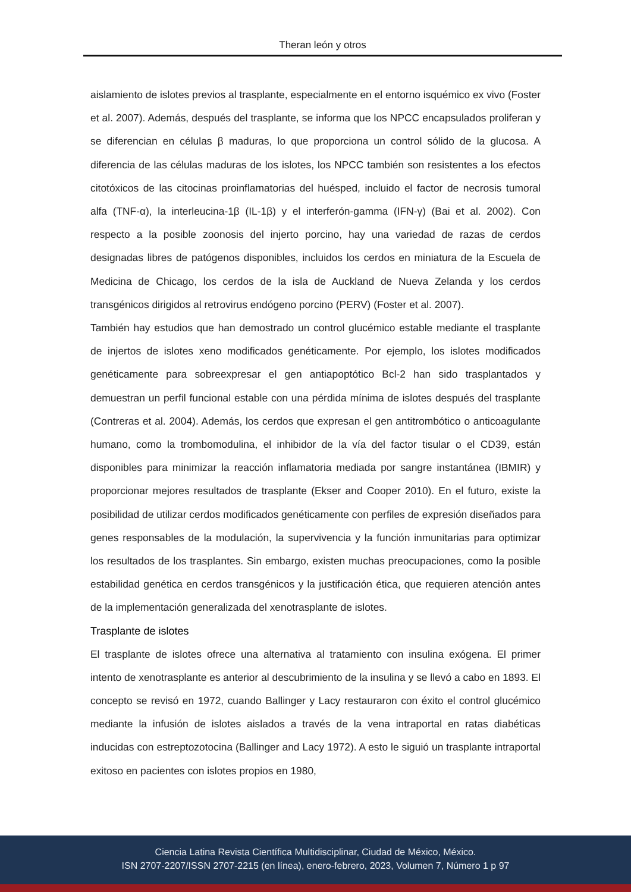Theran león y otros
aislamiento de islotes previos al trasplante, especialmente en el entorno isquémico ex vivo (Foster et al. 2007). Además, después del trasplante, se informa que los NPCC encapsulados proliferan y se diferencian en células β maduras, lo que proporciona un control sólido de la glucosa. A diferencia de las células maduras de los islotes, los NPCC también son resistentes a los efectos citotóxicos de las citocinas proinflamatorias del huésped, incluido el factor de necrosis tumoral alfa (TNF-α), la interleucina-1β (IL-1β) y el interferón-gamma (IFN-γ) (Bai et al. 2002). Con respecto a la posible zoonosis del injerto porcino, hay una variedad de razas de cerdos designadas libres de patógenos disponibles, incluidos los cerdos en miniatura de la Escuela de Medicina de Chicago, los cerdos de la isla de Auckland de Nueva Zelanda y los cerdos transgénicos dirigidos al retrovirus endógeno porcino (PERV) (Foster et al. 2007).
También hay estudios que han demostrado un control glucémico estable mediante el trasplante de injertos de islotes xeno modificados genéticamente. Por ejemplo, los islotes modificados genéticamente para sobreexpresar el gen antiapoptótico Bcl-2 han sido trasplantados y demuestran un perfil funcional estable con una pérdida mínima de islotes después del trasplante (Contreras et al. 2004). Además, los cerdos que expresan el gen antitrombótico o anticoagulante humano, como la trombomodulina, el inhibidor de la vía del factor tisular o el CD39, están disponibles para minimizar la reacción inflamatoria mediada por sangre instantánea (IBMIR) y proporcionar mejores resultados de trasplante (Ekser and Cooper 2010). En el futuro, existe la posibilidad de utilizar cerdos modificados genéticamente con perfiles de expresión diseñados para genes responsables de la modulación, la supervivencia y la función inmunitarias para optimizar los resultados de los trasplantes. Sin embargo, existen muchas preocupaciones, como la posible estabilidad genética en cerdos transgénicos y la justificación ética, que requieren atención antes de la implementación generalizada del xenotrasplante de islotes.
Trasplante de islotes
El trasplante de islotes ofrece una alternativa al tratamiento con insulina exógena. El primer intento de xenotrasplante es anterior al descubrimiento de la insulina y se llevó a cabo en 1893. El concepto se revisó en 1972, cuando Ballinger y Lacy restauraron con éxito el control glucémico mediante la infusión de islotes aislados a través de la vena intraportal en ratas diabéticas inducidas con estreptozotocina (Ballinger and Lacy 1972). A esto le siguió un trasplante intraportal exitoso en pacientes con islotes propios en 1980,
Ciencia Latina Revista Científica Multidisciplinar, Ciudad de México, México.
ISN 2707-2207/ISSN 2707-2215 (en línea), enero-febrero, 2023, Volumen 7, Número 1 p 97